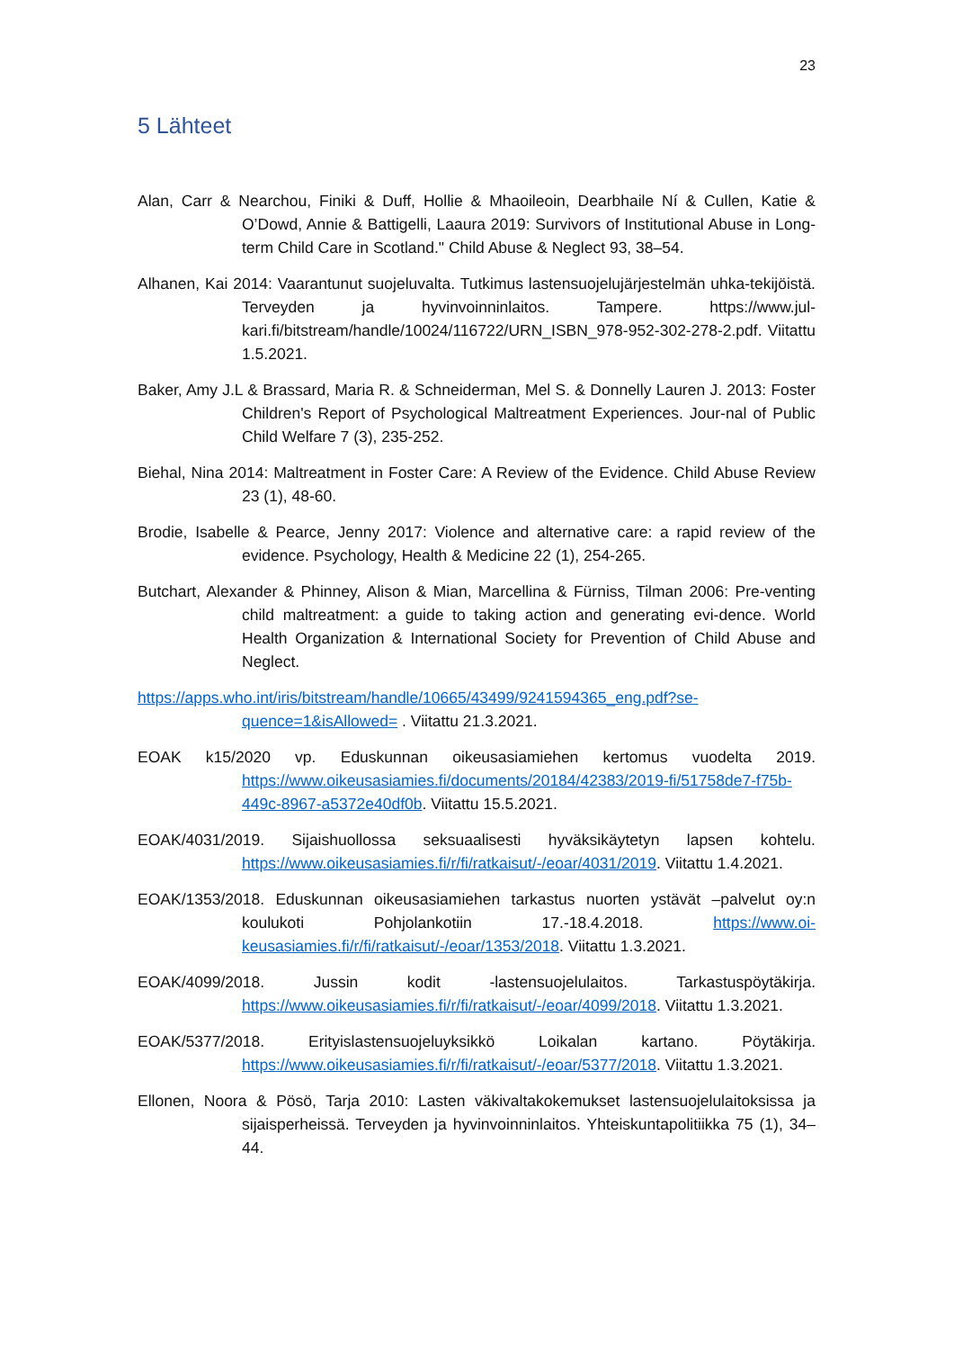23
5 Lähteet
Alan, Carr & Nearchou, Finiki & Duff, Hollie & Mhaoileoin, Dearbhaile Ní & Cullen, Katie & O’Dowd, Annie & Battigelli, Laaura 2019: Survivors of Institutional Abuse in Long-term Child Care in Scotland." Child Abuse & Neglect 93, 38–54.
Alhanen, Kai 2014: Vaarantunut suojeluvalta. Tutkimus lastensuojelujärjestelmän uhka-tekijöistä. Terveyden ja hyvinvoinninlaitos. Tampere. https://www.jul-kari.fi/bitstream/handle/10024/116722/URN_ISBN_978-952-302-278-2.pdf. Viitattu 1.5.2021.
Baker, Amy J.L & Brassard, Maria R. & Schneiderman, Mel S. & Donnelly Lauren J. 2013: Foster Children's Report of Psychological Maltreatment Experiences. Jour-nal of Public Child Welfare 7 (3), 235-252.
Biehal, Nina 2014: Maltreatment in Foster Care: A Review of the Evidence. Child Abuse Review 23 (1), 48-60.
Brodie, Isabelle & Pearce, Jenny 2017: Violence and alternative care: a rapid review of the evidence. Psychology, Health & Medicine 22 (1), 254-265.
Butchart, Alexander & Phinney, Alison & Mian, Marcellina & Fürniss, Tilman 2006: Pre-venting child maltreatment: a guide to taking action and generating evi-dence. World Health Organization & International Society for Prevention of Child Abuse and Neglect.
https://apps.who.int/iris/bitstream/handle/10665/43499/9241594365_eng.pdf?se-quence=1&isAllowed= . Viitattu 21.3.2021.
EOAK k15/2020 vp. Eduskunnan oikeusasiamiehen kertomus vuodelta 2019. https://www.oikeusasiamies.fi/documents/20184/42383/2019-fi/51758de7-f75b-449c-8967-a5372e40df0b. Viitattu 15.5.2021.
EOAK/4031/2019. Sijaishuollossa seksuaalisesti hyväksikäytetyn lapsen kohtelu. https://www.oikeusasiamies.fi/r/fi/ratkaisut/-/eoar/4031/2019. Viitattu 1.4.2021.
EOAK/1353/2018. Eduskunnan oikeusasiamiehen tarkastus nuorten ystävät –palvelut oy:n koulukoti Pohjolankotiin 17.-18.4.2018. https://www.oi-keusasiamies.fi/r/fi/ratkaisut/-/eoar/1353/2018. Viitattu 1.3.2021.
EOAK/4099/2018. Jussin kodit -lastensuojelulaitos. Tarkastuspöytäkirja. https://www.oikeusasiamies.fi/r/fi/ratkaisut/-/eoar/4099/2018. Viitattu 1.3.2021.
EOAK/5377/2018. Erityislastensuojeluyksikkö Loikalan kartano. Pöytäkirja. https://www.oikeusasiamies.fi/r/fi/ratkaisut/-/eoar/5377/2018. Viitattu 1.3.2021.
Ellonen, Noora & Pösö, Tarja 2010: Lasten väkivaltakokemukset lastensuojelulaitoksissa ja sijaisperheissä. Terveyden ja hyvinvoinninlaitos. Yhteiskuntapolitiikka 75 (1), 34–44.